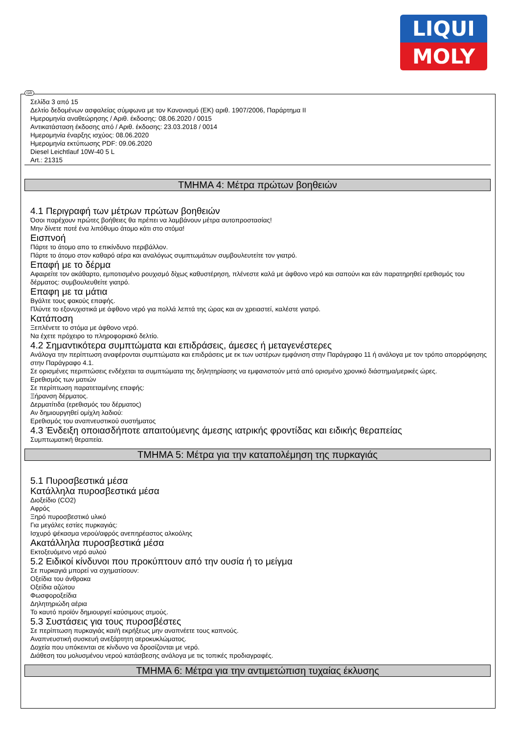LIQUI
MOLY
GR
Σελίδα 3 από 15
Δελτίο δεδομένων ασφαλείας σύμφωνα με τον Κανονισμό (ΕΚ) αριθ. 1907/2006, Παράρτημα II
Ημερομηνία αναθεώρησης / Αριθ. έκδοσης: 08.06.2020 / 0015
Αντικατάσταση έκδοσης από / Αριθ. έκδοσης: 23.03.2018 / 0014
Ημερομηνία έναρξης ισχύος: 08.06.2020
Ημερομηνία εκτύπωσης PDF: 09.06.2020
Diesel Leichtlauf 10W-40 5 L
Art.: 21315
ΤΜΗΜΑ 4: Μέτρα πρώτων βοηθειών
4.1 Περιγραφή των μέτρων πρώτων βοηθειών
Όσοι παρέχουν πρώτες βοήθειες θα πρέπει να λαμβάνουν μέτρα αυτοπροστασίας!
Μην δίνετε ποτέ ένα λιπόθυμο άτομο κάτι στο στόμα!
Εισπνοή
Πάρτε το άτομο απο το επικίνδυνο περιβάλλον.
Πάρτε το άτομο στον καθαρό αέρα και αναλόγως συμπτωμάτων συμβουλευτείτε τον γιατρό.
Επαφή με το δέρμα
Αφαιρείτε τον ακάθαρτο, εμποτισμένο ρουχισμό δίχως καθυστέρηση, πλένεστε καλά με άφθονο νερό και σαπούνι και εάν παρατηρηθεί ερεθισμός του δέρματος: συμβουλευθείτε γιατρό.
Επαφη με τα μάτια
Βγάλτε τους φακούς επαφής.
Πλύντε το εξονυχιστικά με άφθονο νερό για πολλά λεπτά της ώρας και αν χρειαστεί, καλέστε γιατρό.
Κατάποση
Ξεπλένετε το στόμα με άφθονο νερό.
Να έχετε πρόχειρο το πληροφοριακό δελτίο.
4.2 Σημαντικότερα συμπτώματα και επιδράσεις, άμεσες ή μεταγενέστερες
Ανάλογα την περίπτωση αναφέρονται συμπτώματα και επιδράσεις με εκ των υστέρων εμφάνιση στην Παράγραφο 11 ή ανάλογα με τον τρόπο απορρόφησης στην Παράγραφο 4.1.
Σε ορισμένες περιπτώσεις ενδέχεται τα συμπτώματα της δηλητηρίασης να εμφανιστούν μετά από ορισμένο χρονικό διάστημα/μερικές ώρες.
Ερεθισμός των ματιών
Σε περίπτωση παρατεταμένης επαφής:
Ξήρανση δέρματος.
Δερματίτιδα (ερεθισμός του δέρματος)
Αν δημιουργηθεί ομίχλη λαδιού:
Ερεθισμός του αναπνευστικού συστήματος
4.3 Ένδειξη οποιασδήποτε απαιτούμενης άμεσης ιατρικής φροντίδας και ειδικής θεραπείας
Συμπτωματική θεραπεία.
ΤΜΗΜΑ 5: Μέτρα για την καταπολέμηση της πυρκαγιάς
5.1 Πυροσβεστικά μέσα
Κατάλληλα πυροσβεστικά μέσα
Διοξείδιο (CO2)
Αφρός
Ξηρό πυροσβεστικό υλικό
Για μεγάλες εστίες πυρκαγιάς:
Ισχυρό ψέκασμα νερού/αφρός ανεπηρέαστος αλκοόλης
Ακατάλληλα πυροσβεστικά μέσα
Εκτοξευόμενο νερό αυλού
5.2 Ειδικοί κίνδυνοι που προκύπτουν από την ουσία ή το μείγμα
Σε πυρκαγιά μπορεί να σχηματίσουν:
Οξείδια του άνθρακα
Οξείδια αζώτου
Φωσφοροξείδια
Δηλητηριώδη αέρια
Το καυτό προϊόν δημιουργεί καύσιμους ατμούς.
5.3 Συστάσεις για τους πυροσβέστες
Σε περίπτωση πυρκαγιάς και/ή εκρήξεως μην αναπνέετε τους καπνούς.
Αναπνευστική συσκευή ανεξάρτητη αεροκυκλώματος.
Δοχεία που υπόκεινται σε κίνδυνο να δροσίζονται με νερό.
Διάθεση του μολυσμένου νερού κατάσβεσης ανάλογα με τις τοπικές προδιαγραφές.
ΤΜΗΜΑ 6: Μέτρα για την αντιμετώπιση τυχαίας έκλυσης